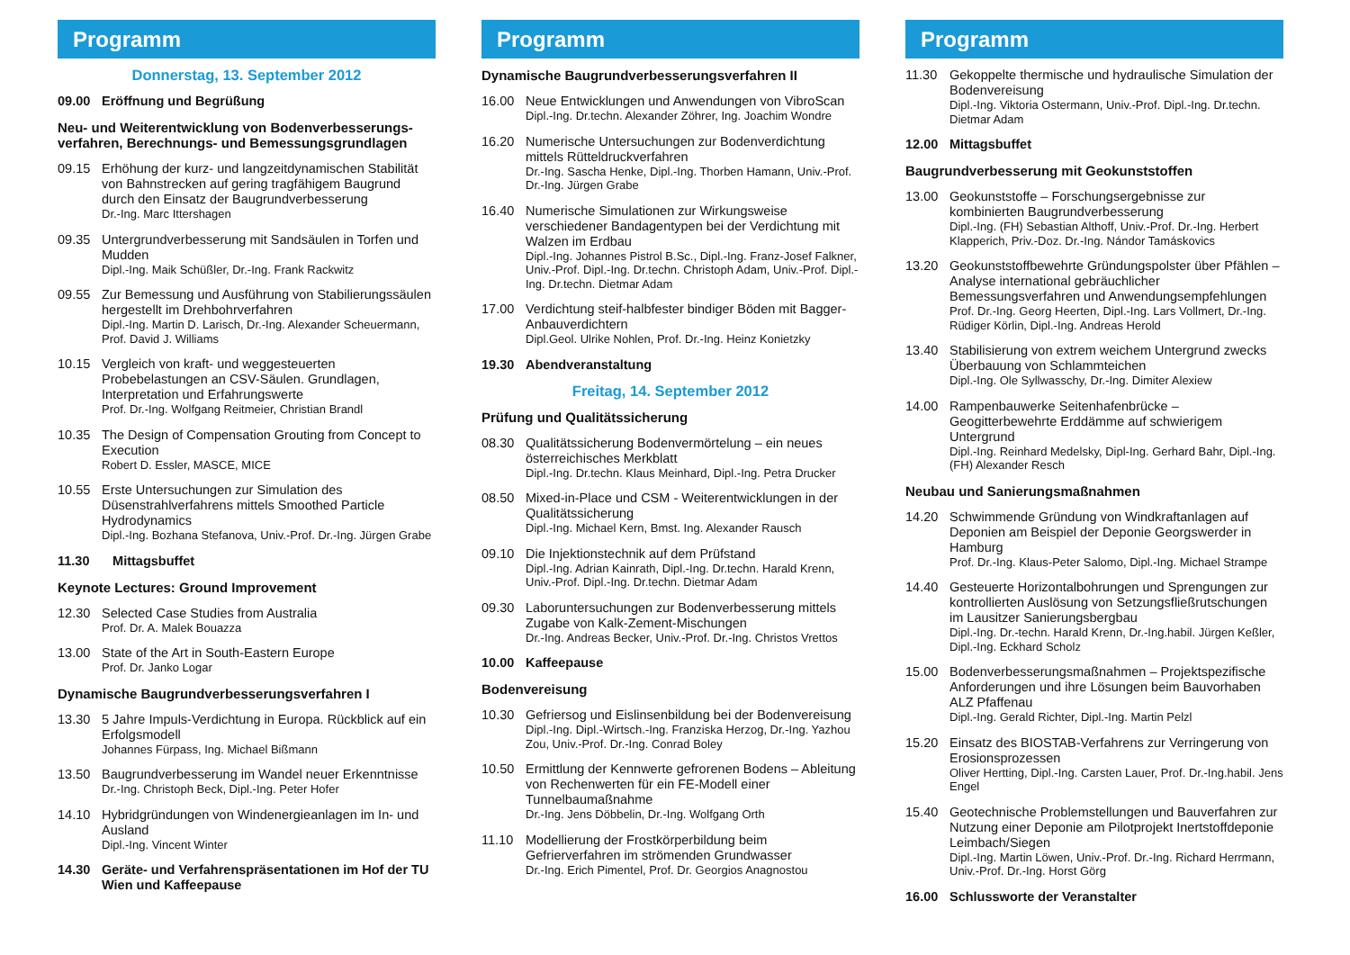Programm
Donnerstag, 13. September 2012
09.00 Eröffnung und Begrüßung
Neu- und Weiterentwicklung von Bodenverbesserungs­verfahren, Berechnungs- und Bemessungsgrundlagen
09.15 Erhöhung der kurz- und langzeitdynamischen Stabilität von Bahnstrecken auf gering tragfähigem Baugrund durch den Einsatz der Baugrundverbesserung
Dr.-Ing. Marc Ittershagen
09.35 Untergrundverbesserung mit Sandsäulen in Torfen und Mudden
Dipl.-Ing. Maik Schüßler, Dr.-Ing. Frank Rackwitz
09.55 Zur Bemessung und Ausführung von Stabilierungssäulen hergestellt im Drehbohrverfahren
Dipl.-Ing. Martin D. Larisch, Dr.-Ing. Alexander Scheuermann, Prof. David J. Williams
10.15 Vergleich von kraft- und weggesteuerten Probebelastungen an CSV-Säulen. Grundlagen, Interpretation und Erfahrungswerte
Prof. Dr.-Ing. Wolfgang Reitmeier, Christian Brandl
10.35 The Design of Compensation Grouting from Concept to Execution
Robert D. Essler, MASCE, MICE
10.55 Erste Untersuchungen zur Simulation des Düsenstrahlverfahrens mittels Smoothed Particle Hydrodynamics
Dipl.-Ing. Bozhana Stefanova, Univ.-Prof. Dr.-Ing. Jürgen Grabe
11.30 Mittagsbuffet
Keynote Lectures: Ground Improvement
12.30 Selected Case Studies from Australia
Prof. Dr. A. Malek Bouazza
13.00 State of the Art in South-Eastern Europe
Prof. Dr. Janko Logar
Dynamische Baugrundverbesserungsverfahren I
13.30 5 Jahre Impuls-Verdichtung in Europa. Rückblick auf ein Erfolgsmodell
Johannes Fürpass, Ing. Michael Bißmann
13.50 Baugrundverbesserung im Wandel neuer Erkenntnisse
Dr.-Ing. Christoph Beck, Dipl.-Ing. Peter Hofer
14.10 Hybridgründungen von Windenergieanlagen im In- und Ausland
Dipl.-Ing. Vincent Winter
14.30 Geräte- und Verfahrenspräsentationen im Hof der TU Wien und Kaffeepause
Programm
Dynamische Baugrundverbesserungsverfahren II
16.00 Neue Entwicklungen und Anwendungen von VibroScan
Dipl.-Ing. Dr.techn. Alexander Zöhrer, Ing. Joachim Wondre
16.20 Numerische Untersuchungen zur Bodenverdichtung mittels Rütteldruckverfahren
Dr.-Ing. Sascha Henke, Dipl.-Ing. Thorben Hamann, Univ.-Prof. Dr.-Ing. Jürgen Grabe
16.40 Numerische Simulationen zur Wirkungsweise verschiedener Bandagentypen bei der Verdichtung mit Walzen im Erdbau
Dipl.-Ing. Johannes Pistrol B.Sc., Dipl.-Ing. Franz-Josef Falkner, Univ.-Prof. Dipl.-Ing. Dr.techn. Christoph Adam, Univ.-Prof. Dipl.-Ing. Dr.techn. Dietmar Adam
17.00 Verdichtung steif-halbfester bindiger Böden mit Bagger-Anbauverdichtern
Dipl.Geol. Ulrike Nohlen, Prof. Dr.-Ing. Heinz Konietzky
19.30 Abendveranstaltung
Freitag, 14. September 2012
Prüfung und Qualitätssicherung
08.30 Qualitätssicherung Bodenvermörtelung – ein neues österreichisches Merkblatt
Dipl.-Ing. Dr.techn. Klaus Meinhard, Dipl.-Ing. Petra Drucker
08.50 Mixed-in-Place und CSM - Weiterentwicklungen in der Qualitätssicherung
Dipl.-Ing. Michael Kern, Bmst. Ing. Alexander Rausch
09.10 Die Injektionstechnik auf dem Prüfstand
Dipl.-Ing. Adrian Kainrath, Dipl.-Ing. Dr.techn. Harald Krenn, Univ.-Prof. Dipl.-Ing. Dr.techn. Dietmar Adam
09.30 Laboruntersuchungen zur Bodenverbesserung mittels Zugabe von Kalk-Zement-Mischungen
Dr.-Ing. Andreas Becker, Univ.-Prof. Dr.-Ing. Christos Vrettos
10.00 Kaffeepause
Bodenvereisung
10.30 Gefriersog und Eislinsenbildung bei der Bodenvereisung
Dipl.-Ing. Dipl.-Wirtsch.-Ing. Franziska Herzog, Dr.-Ing. Yazhou Zou, Univ.-Prof. Dr.-Ing. Conrad Boley
10.50 Ermittlung der Kennwerte gefrorenen Bodens – Ableitung von Rechenwerten für ein FE-Modell einer Tunnelbaumaßnahme
Dr.-Ing. Jens Döbbelin, Dr.-Ing. Wolfgang Orth
11.10 Modellierung der Frostkörperbildung beim Gefrierverfahren im strömenden Grundwasser
Dr.-Ing. Erich Pimentel, Prof. Dr. Georgios Anagnostou
Programm
11.30 Gekoppelte thermische und hydraulische Simulation der Bodenvereisung
Dipl.-Ing. Viktoria Ostermann, Univ.-Prof. Dipl.-Ing. Dr.techn. Dietmar Adam
12.00 Mittagsbuffet
Baugrundverbesserung mit Geokunststoffen
13.00 Geokunststoffe – Forschungsergebnisse zur kombinierten Baugrundverbesserung
Dipl.-Ing. (FH) Sebastian Althoff, Univ.-Prof. Dr.-Ing. Herbert Klapperich, Priv.-Doz. Dr.-Ing. Nándor Tamáskovics
13.20 Geokunststoffbewehrte Gründungspolster über Pfählen – Analyse international gebräuchlicher Bemessungsverfahren und Anwendungsempfehlungen
Prof. Dr.-Ing. Georg Heerten, Dipl.-Ing. Lars Vollmert, Dr.-Ing. Rüdiger Körlin, Dipl.-Ing. Andreas Herold
13.40 Stabilisierung von extrem weichem Untergrund zwecks Überbauung von Schlammteichen
Dipl.-Ing. Ole Syllwasschy, Dr.-Ing. Dimiter Alexiew
14.00 Rampenbauwerke Seitenhafenbrücke – Geogitterbewehrte Erddämme auf schwierigem Untergrund
Dipl.-Ing. Reinhard Medelsky, Dipl-Ing. Gerhard Bahr, Dipl.-Ing.(FH) Alexander Resch
Neubau und Sanierungsmaßnahmen
14.20 Schwimmende Gründung von Windkraftanlagen auf Deponien am Beispiel der Deponie Georgswerder in Hamburg
Prof. Dr.-Ing. Klaus-Peter Salomo, Dipl.-Ing. Michael Strampe
14.40 Gesteuerte Horizontalbohrungen und Sprengungen zur kontrollierten Auslösung von Setzungsfließrutschungen im Lausitzer Sanierungsbergbau
Dipl.-Ing. Dr.-techn. Harald Krenn, Dr.-Ing.habil. Jürgen Keßler, Dipl.-Ing. Eckhard Scholz
15.00 Bodenverbesserungsmaßnahmen – Projektspezifische Anforderungen und ihre Lösungen beim Bauvorhaben ALZ Pfaffenau
Dipl.-Ing. Gerald Richter, Dipl.-Ing. Martin Pelzl
15.20 Einsatz des BIOSTAB-Verfahrens zur Verringerung von Erosionsprozessen
Oliver Hertting, Dipl.-Ing. Carsten Lauer, Prof. Dr.-Ing.habil. Jens Engel
15.40 Geotechnische Problemstellungen und Bauverfahren zur Nutzung einer Deponie am Pilotprojekt Inertstoffdeponie Leimbach/Siegen
Dipl.-Ing. Martin Löwen, Univ.-Prof. Dr.-Ing. Richard Herrmann, Univ.-Prof. Dr.-Ing. Horst Görg
16.00 Schlussworte der Veranstalter